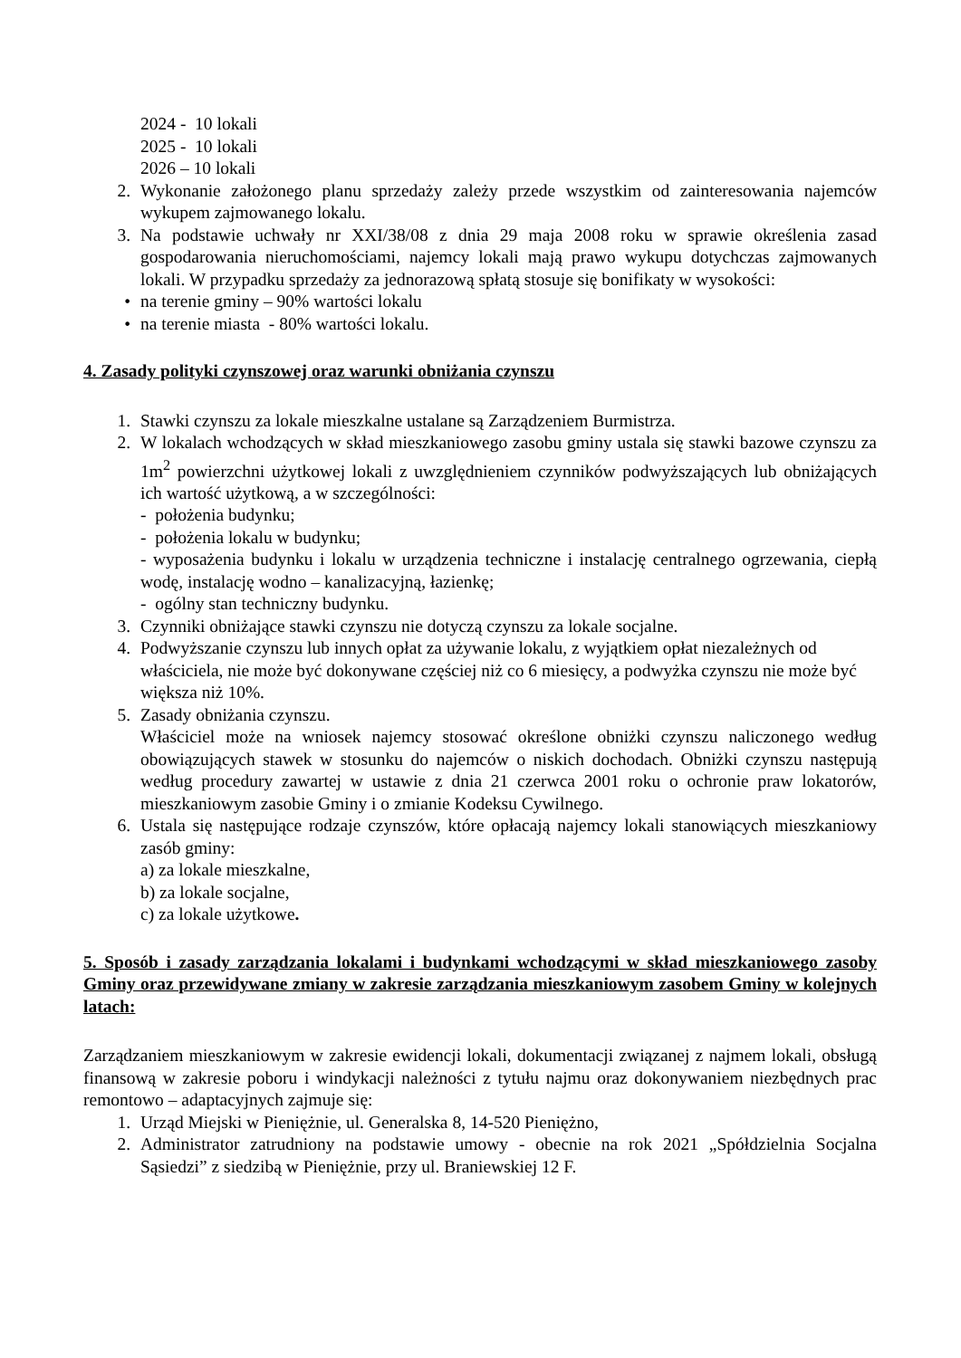2024 - 10 lokali
2025 - 10 lokali
2026 – 10 lokali
2. Wykonanie założonego planu sprzedaży zależy przede wszystkim od zainteresowania najemców wykupem zajmowanego lokalu.
3. Na podstawie uchwały nr XXI/38/08 z dnia 29 maja 2008 roku w sprawie określenia zasad gospodarowania nieruchomościami, najemcy lokali mają prawo wykupu dotychczas zajmowanych lokali. W przypadku sprzedaży za jednorazową spłatą stosuje się bonifikaty w wysokości:
• na terenie gminy – 90% wartości lokalu
• na terenie miasta - 80% wartości lokalu.
4. Zasady polityki czynszowej oraz warunki obniżania czynszu
1. Stawki czynszu za lokale mieszkalne ustalane są Zarządzeniem Burmistrza.
2. W lokalach wchodzących w skład mieszkaniowego zasobu gminy ustala się stawki bazowe czynszu za 1m<sup>2</sup> powierzchni użytkowej lokali z uwzględnieniem czynników podwyższających lub obniżających ich wartość użytkową, a w szczególności:
- położenia budynku;
- położenia lokalu w budynku;
- wyposażenia budynku i lokalu w urządzenia techniczne i instalację centralnego ogrzewania, ciepłą wodę, instalację wodno – kanalizacyjną, łazienkę;
- ogólny stan techniczny budynku.
3. Czynniki obniżające stawki czynszu nie dotyczą czynszu za lokale socjalne.
4. Podwyższanie czynszu lub innych opłat za używanie lokalu, z wyjątkiem opłat niezależnych od właściciela, nie może być dokonywane częściej niż co 6 miesięcy, a podwyżka czynszu nie może być większa niż 10%.
5. Zasady obniżania czynszu.
Właściciel może na wniosek najemcy stosować określone obniżki czynszu naliczonego według obowiązujących stawek w stosunku do najemców o niskich dochodach. Obniżki czynszu następują według procedury zawartej w ustawie z dnia 21 czerwca 2001 roku o ochronie praw lokatorów, mieszkaniowym zasobie Gminy i o zmianie Kodeksu Cywilnego.
6. Ustala się następujące rodzaje czynszów, które opłacają najemcy lokali stanowiących mieszkaniowy zasób gminy:
a) za lokale mieszkalne,
b) za lokale socjalne,
c) za lokale użytkowe.
5. Sposób i zasady zarządzania lokalami i budynkami wchodzącymi w skład mieszkaniowego zasoby Gminy oraz przewidywane zmiany w zakresie zarządzania mieszkaniowym zasobem Gminy w kolejnych latach:
Zarządzaniem mieszkaniowym w zakresie ewidencji lokali, dokumentacji związanej z najmem lokali, obsługą finansową w zakresie poboru i windykacji należności z tytułu najmu oraz dokonywaniem niezbędnych prac remontowo – adaptacyjnych zajmuje się:
1. Urząd Miejski w Pieniężnie, ul. Generalska 8, 14-520 Pieniężno,
2. Administrator zatrudniony na podstawie umowy - obecnie na rok 2021 „Spółdzielnia Socjalna Sąsiedzi” z siedzibą w Pieniężnie, przy ul. Braniewskiej 12 F.